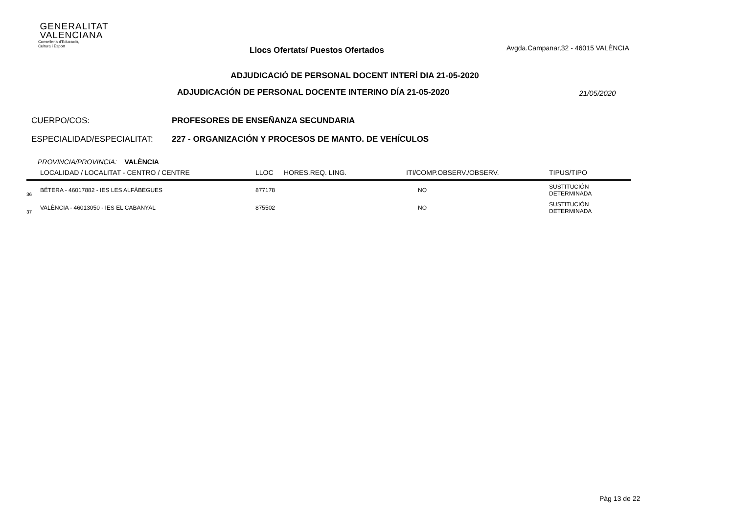GENERALITAT
VALENCIANA
Conselleria d'Educació,
Cultura i Esport
Llocs Ofertats/ Puestos Ofertados
Avgda.Campanar,32 - 46015 VALÈNCIA
ADJUDICACIÓ DE PERSONAL DOCENT INTERÍ DIA 21-05-2020
ADJUDICACIÓN DE PERSONAL DOCENTE INTERINO DÍA 21-05-2020
21/05/2020
CUERPO/COS: PROFESORES DE ENSEÑANZA SECUNDARIA
ESPECIALIDAD/ESPECIALITAT: 227 - ORGANIZACIÓN Y PROCESOS DE MANTO. DE VEHÍCULOS
PROVINCIA/PROVINCIA: VALÈNCIA
| | LOCALIDAD / LOCALITAT - CENTRO / CENTRE | LLOC | HORES.REQ. LING. | ITI/COMP.OBSERV./OBSERV. | TIPUS/TIPO |
| --- | --- | --- | --- | --- | --- |
| 36 | BÉTERA - 46017882 - IES LES ALFÀBEGUES | 877178 | | NO | SUSTITUCIÓN DETERMINADA |
| 37 | VALÈNCIA - 46013050 - IES EL CABANYAL | 875502 | | NO | SUSTITUCIÓN DETERMINADA |
Pàg 13 de 22